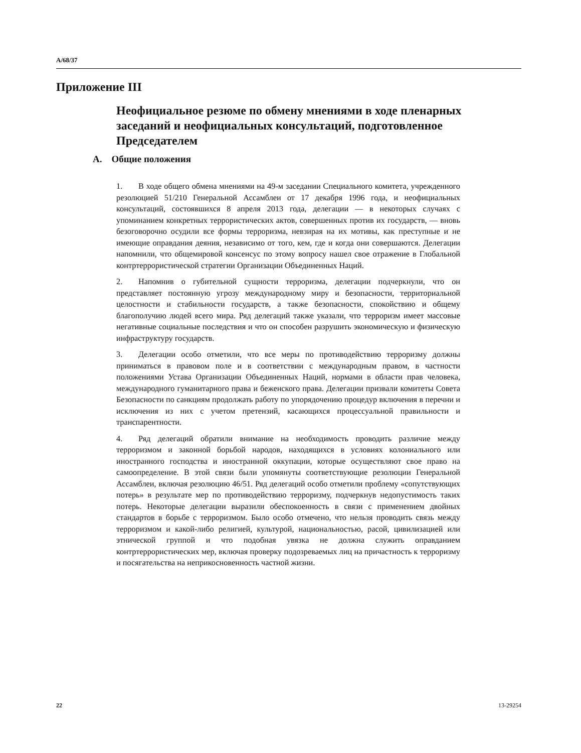A/68/37
Приложение III
Неофициальное резюме по обмену мнениями в ходе пленарных заседаний и неофициальных консультаций, подготовленное Председателем
A. Общие положения
1. В ходе общего обмена мнениями на 49-м заседании Специального комитета, учрежденного резолюцией 51/210 Генеральной Ассамблеи от 17 декабря 1996 года, и неофициальных консультаций, состоявшихся 8 апреля 2013 года, делегации — в некоторых случаях с упоминанием конкретных террористических актов, совершенных против их государств, — вновь безоговорочно осудили все формы терроризма, невзирая на их мотивы, как преступные и не имеющие оправдания деяния, независимо от того, кем, где и когда они совершаются. Делегации напомнили, что общемировой консенсус по этому вопросу нашел свое отражение в Глобальной контртеррористической стратегии Организации Объединенных Наций.
2. Напомнив о губительной сущности терроризма, делегации подчеркнули, что он представляет постоянную угрозу международному миру и безопасности, территориальной целостности и стабильности государств, а также безопасности, спокойствию и общему благополучию людей всего мира. Ряд делегаций также указали, что терроризм имеет массовые негативные социальные последствия и что он способен разрушить экономическую и физическую инфраструктуру государств.
3. Делегации особо отметили, что все меры по противодействию терроризму должны приниматься в правовом поле и в соответствии с международным правом, в частности положениями Устава Организации Объединенных Наций, нормами в области прав человека, международного гуманитарного права и беженского права. Делегации призвали комитеты Совета Безопасности по санкциям продолжать работу по упорядочению процедур включения в перечни и исключения из них с учетом претензий, касающихся процессуальной правильности и транспарентности.
4. Ряд делегаций обратили внимание на необходимость проводить различие между терроризмом и законной борьбой народов, находящихся в условиях колониального или иностранного господства и иностранной оккупации, которые осуществляют свое право на самоопределение. В этой связи были упомянуты соответствующие резолюции Генеральной Ассамблеи, включая резолюцию 46/51. Ряд делегаций особо отметили проблему «сопутствующих потерь» в результате мер по противодействию терроризму, подчеркнув недопустимость таких потерь. Некоторые делегации выразили обеспокоенность в связи с применением двойных стандартов в борьбе с терроризмом. Было особо отмечено, что нельзя проводить связь между терроризмом и какой-либо религией, культурой, национальностью, расой, цивилизацией или этнической группой и что подобная увязка не должна служить оправданием контртеррористических мер, включая проверку подозреваемых лиц на причастность к терроризму и посягательства на неприкосновенность частной жизни.
22 13-29254